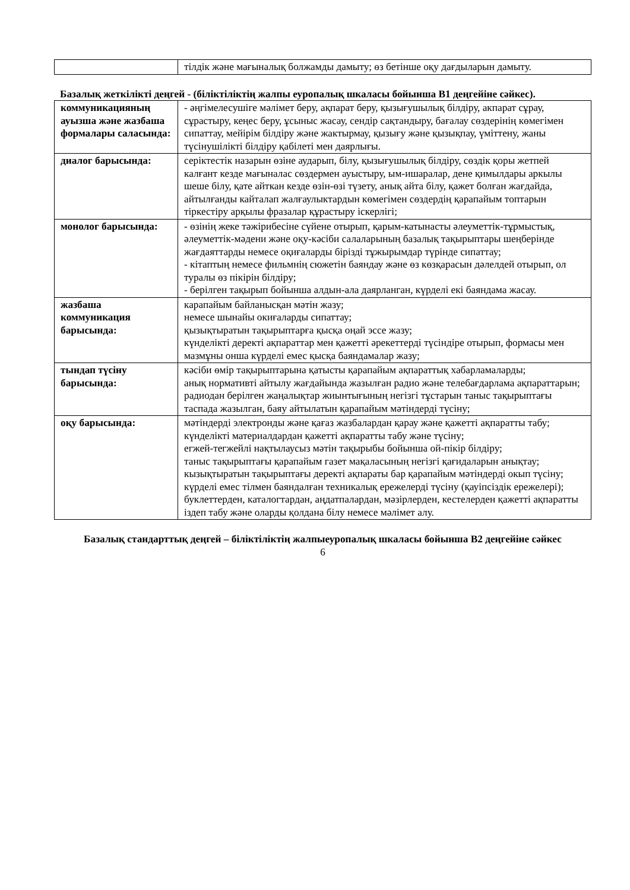| | тілдік және мағыналық болжамды дамыту; өз бетінше оқу дағдыларын дамыту. |
Базалық жеткілікті деңгей - (біліктіліктің жалпы еуропалық шкаласы бойынша В1 деңгейіне сәйкес).
| коммуникацияның ауызша және жазбаша формалары саласында: | - әңгімелесушіге мәлімет беру, ақпарат беру, қызығушылық білдіру, акпарат сұрау, сұрастыру, кеңес беру, ұсыныс жасау, сендір сақтандыру, бағалау сөздерінің көмегімен сипаттау, мейірім білдіру және жактырмау, қызығу және қызықпау, үміттену, жаны түсінушілікті білдіру қабілеті мен даярлығы. |
| диалог барысында: | серіктестік назарын өзіне аударып, білу, қызығушылық білдіру, сөздік қоры жетпей калғант кезде мағыналас сөздермен ауыстыру, ым-ишаралар, дене қимылдары аркылы шеше білу, қате айткан кезде өзін-өзі түзету, анық айта білу, қажет болған жағдайда, айтылғанды кайталап жалғаулыктардын көмегімен сөздердің қарапайым топтарын тіркестіру арқылы фразалар құрастыру іскерлігі; |
| монолог барысында: | - өзінің жеке тәжірибесіне сүйене отырып, қарым-катынасты әлеуметтік-тұрмыстық, әлеуметтік-мәдени және оқу-кәсіби салаларының базалық тақырыптары шеңберінде жағдаяттарды немесе оқиғаларды бірізді тұжырымдар түрінде сипаттау; - кітаптың немесе фильмнің сюжетін баяндау және өз көзқарасын дәлелдей отырып, ол туралы өз пікірін білдіру; - берілген тақырып бойынша алдын-ала даярланган, күрделі екі баяндама жасау. |
| жазбаша коммуникация барысында: | карапайым байланысқан мәтін жазу; немесе шынайы окиғаларды сипаттау; қызықтыратын тақырыптарға қысқа оңай эссе жазу; күнделікті деректі ақпараттар мен қажетті әрекеттерді түсіндіре отырып, формасы мен мазмұны онша күрделі емес қысқа баяндамалар жазу; |
| тындап түсіну барысында: | кәсіби өмір тақырыптарына қатысты қарапайым ақпараттық хабарламаларды; анық нормативті айтылу жағдайында жазылған радио және телебағдарлама ақпараттарын; радиодан берілген жаңалықтар жиынтығының негізгі тұстарын таныс тақырыптағы таспада жазылган, баяу айтылатын қарапайым мәтіндерді түсіну; |
| оқу барысында: | мәтіндерді электронды және қағаз жазбалардан қарау және қажетті ақпаратты табу; күнделікті материалдардан қажетті ақпаратты табу және түсіну; егжей-тегжейлі нақтылаусыз мәтін тақырыбы бойынша ой-пікір білдіру; таныс тақырыптағы қарапайым газет мақаласының негізгі қағидаларын анықтау; кызықтыратын тақырыптағы деректі ақпараты бар қарапайым мәтіндерді окып түсіну; күрделі емес тілмен баяндалған техникалық ережелерді түсіну (қауіпсіздік ережелері); буклеттерден, каталогтардан, аңдатпалардан, мәзірлерден, кестелерден қажетті ақпаратты іздеп табу және оларды қолдана білу немесе мәлімет алу. |
Базалық стандарттық деңгей – біліктіліктің жалпыеуропалық шкаласы бойынша В2 деңгейіне сәйкес
6